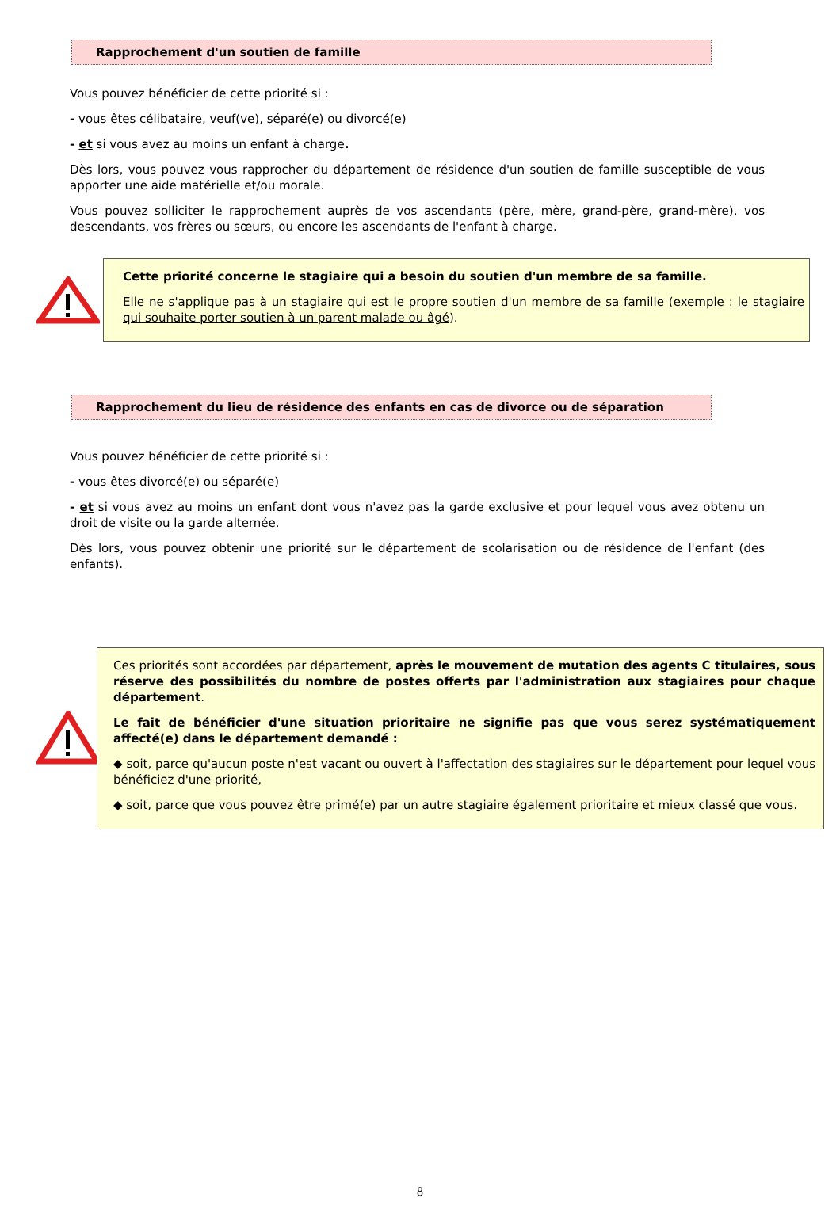Rapprochement d'un soutien de famille
Vous pouvez bénéficier de cette priorité si :
- vous êtes célibataire, veuf(ve), séparé(e) ou divorcé(e)
- et si vous avez au moins un enfant à charge.
Dès lors, vous pouvez vous rapprocher du département de résidence d'un soutien de famille susceptible de vous apporter une aide matérielle et/ou morale.
Vous pouvez solliciter le rapprochement auprès de vos ascendants (père, mère, grand-père, grand-mère), vos descendants, vos frères ou sœurs, ou encore les ascendants de l'enfant à charge.
Cette priorité concerne le stagiaire qui a besoin du soutien d'un membre de sa famille.
Elle ne s'applique pas à un stagiaire qui est le propre soutien d'un membre de sa famille (exemple : le stagiaire qui souhaite porter soutien à un parent malade ou âgé).
Rapprochement du lieu de résidence des enfants en cas de divorce ou de séparation
Vous pouvez bénéficier de cette priorité si :
- vous êtes divorcé(e) ou séparé(e)
- et si vous avez au moins un enfant dont vous n'avez pas la garde exclusive et pour lequel vous avez obtenu un droit de visite ou la garde alternée.
Dès lors, vous pouvez obtenir une priorité sur le département de scolarisation ou de résidence de l'enfant (des enfants).
Ces priorités sont accordées par département, après le mouvement de mutation des agents C titulaires, sous réserve des possibilités du nombre de postes offerts par l'administration aux stagiaires pour chaque département.
Le fait de bénéficier d'une situation prioritaire ne signifie pas que vous serez systématiquement affecté(e) dans le département demandé :
◆ soit, parce qu'aucun poste n'est vacant ou ouvert à l'affectation des stagiaires sur le département pour lequel vous bénéficiez d'une priorité,
◆ soit, parce que vous pouvez être primé(e) par un autre stagiaire également prioritaire et mieux classé que vous.
8